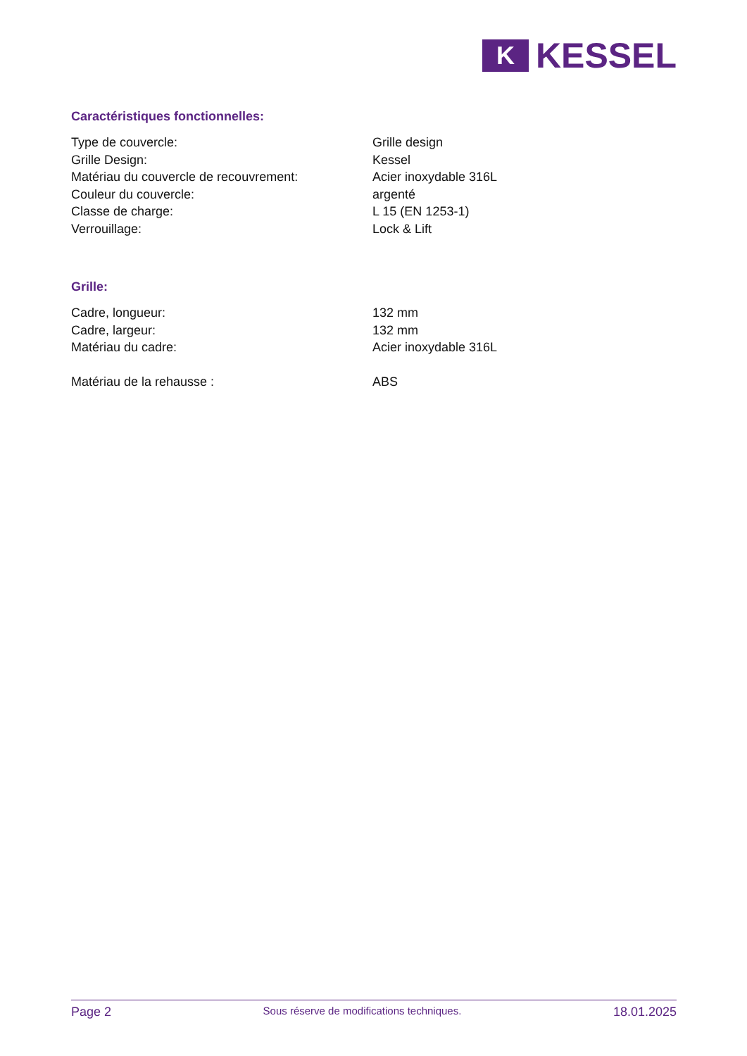K
KESSEL
Caractéristiques fonctionnelles:
| Type de couvercle: | Grille design |
| Grille Design: | Kessel |
| Matériau du couvercle de recouvrement: | Acier inoxydable 316L |
| Couleur du couvercle: | argenté |
| Classe de charge: | L 15 (EN 1253-1) |
| Verrouillage: | Lock & Lift |
Grille:
| Cadre, longueur: | 132 mm |
| Cadre, largeur: | 132 mm |
| Matériau du cadre: | Acier inoxydable 316L |
| Matériau de la rehausse : | ABS |
Page 2 Sous réserve de modifications techniques. 18.01.2025